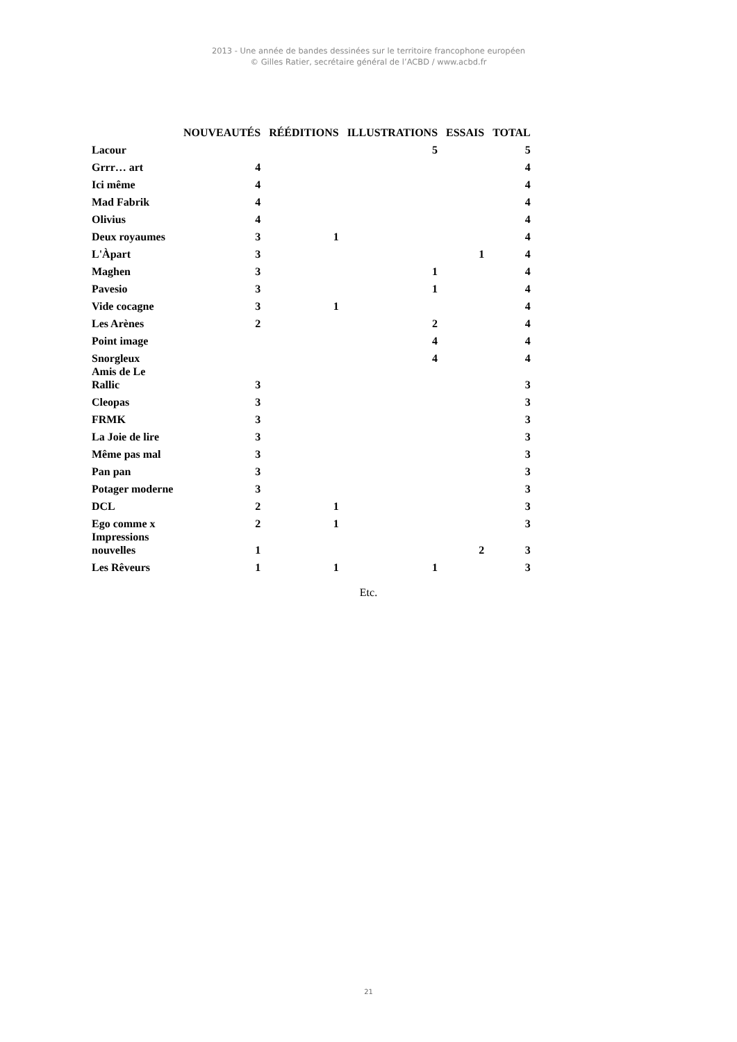2013 - Une année de bandes dessinées sur le territoire francophone européen
© Gilles Ratier, secrétaire général de l’ACBD / www.acbd.fr
| | NOUVEAUTÉS | RÉÉDITIONS | ILLUSTRATIONS | ESSAIS | TOTAL |
| --- | --- | --- | --- | --- | --- |
| Lacour | | | 5 | | 5 |
| Grrr… art | 4 | | | | 4 |
| Ici même | 4 | | | | 4 |
| Mad Fabrik | 4 | | | | 4 |
| Olivius | 4 | | | | 4 |
| Deux royaumes | 3 | 1 | | | 4 |
| L'Àpart | 3 | | | 1 | 4 |
| Maghen | 3 | | 1 | | 4 |
| Pavesio | 3 | | 1 | | 4 |
| Vide cocagne | 3 | 1 | | | 4 |
| Les Arènes | 2 | | 2 | | 4 |
| Point image | | | 4 | | 4 |
| Snorgleux | | | 4 | | 4 |
| Amis de Le Rallic | 3 | | | | 3 |
| Cleopas | 3 | | | | 3 |
| FRMK | 3 | | | | 3 |
| La Joie de lire | 3 | | | | 3 |
| Même pas mal | 3 | | | | 3 |
| Pan pan | 3 | | | | 3 |
| Potager moderne | 3 | | | | 3 |
| DCL | 2 | 1 | | | 3 |
| Ego comme x | 2 | 1 | | | 3 |
| Impressions nouvelles | 1 | | | 2 | 3 |
| Les Rêveurs | 1 | 1 | 1 | | 3 |
Etc.
21